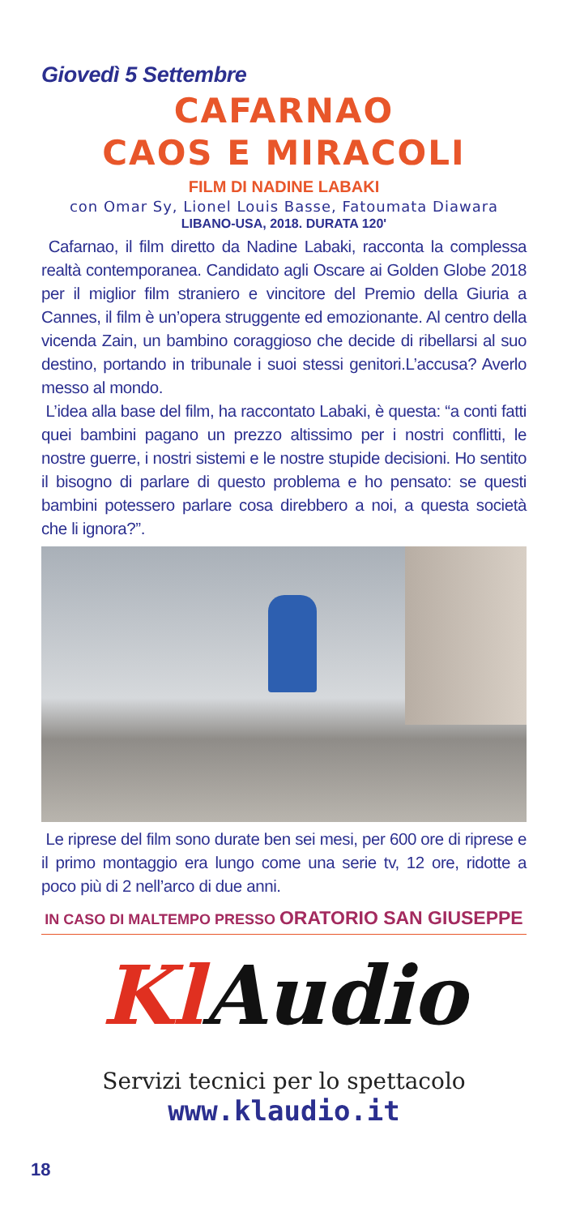Giovedì 5 Settembre
CAFARNAO
CAOS E MIRACOLI
FILM DI NADINE LABAKI
con Omar Sy, Lionel Louis Basse, Fatoumata Diawara
LIBANO-USA, 2018. DURATA 120'
Cafarnao, il film diretto da Nadine Labaki, racconta la complessa realtà contemporanea. Candidato agli Oscare ai Golden Globe 2018 per il miglior film straniero e vincitore del Premio della Giuria a Cannes, il film è un’opera struggente ed emozionante. Al centro della vicenda Zain, un bambino coraggioso che decide di ribellarsi al suo destino, portando in tribunale i suoi stessi genitori.L’accusa? Averlo messo al mondo.
L’idea alla base del film, ha raccontato Labaki, è questa: “a conti fatti quei bambini pagano un prezzo altissimo per i nostri conflitti, le nostre guerre, i nostri sistemi e le nostre stupide decisioni. Ho sentito il bisogno di parlare di questo problema e ho pensato: se questi bambini potessero parlare cosa direbbero a noi, a questa società che li ignora?”.
Le riprese del film sono durate ben sei mesi, per 600 ore di riprese e il primo montaggio era lungo come una serie tv, 12 ore, ridotte a poco più di 2 nell’arco di due anni.
IN CASO DI MALTEMPO PRESSO ORATORIO SAN GIUSEPPE
Kl Audio
Servizi tecnici per lo spettacolo
www.klaudio.it
18